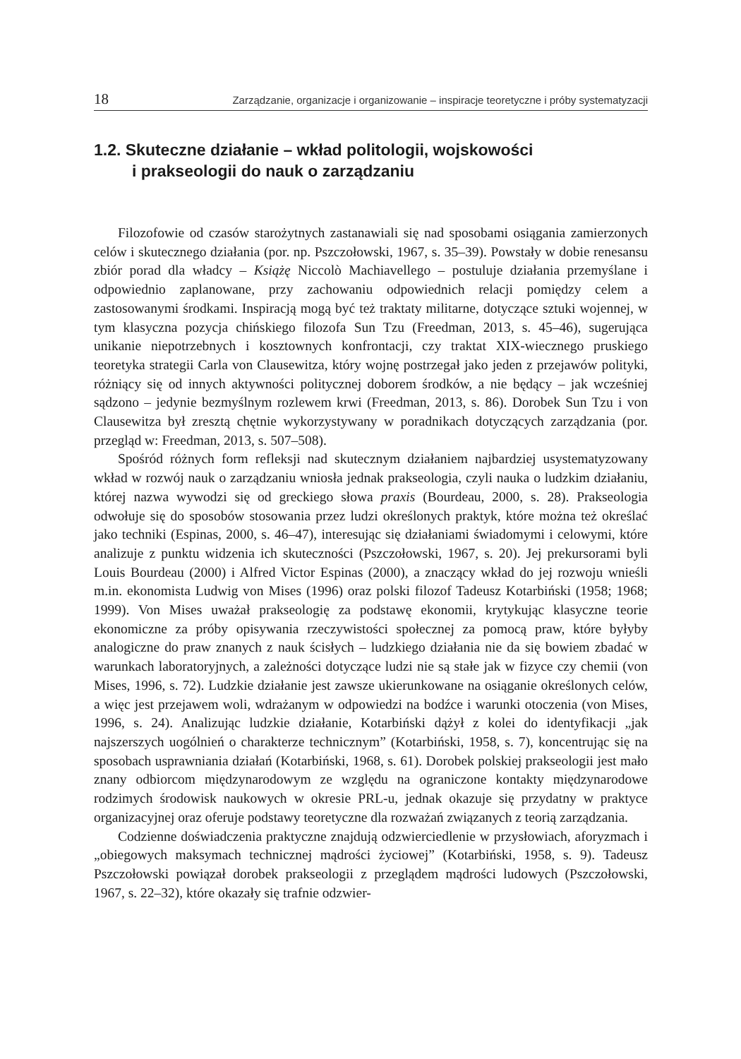18 Zarządzanie, organizacje i organizowanie – inspiracje teoretyczne i próby systematyzacji
1.2. Skuteczne działanie – wkład politologii, wojskowości
i prakseologii do nauk o zarządzaniu
Filozofowie od czasów starożytnych zastanawiali się nad sposobami osiągania zamierzonych celów i skutecznego działania (por. np. Pszczołowski, 1967, s. 35–39). Powstały w dobie renesansu zbiór porad dla władcy – Książę Niccolò Machiavellego – postuluje działania przemyślane i odpowiednio zaplanowane, przy zachowaniu odpowiednich relacji pomiędzy celem a zastosowanymi środkami. Inspiracją mogą być też traktaty militarne, dotyczące sztuki wojennej, w tym klasyczna pozycja chińskiego filozofa Sun Tzu (Freedman, 2013, s. 45–46), sugerująca unikanie niepotrzebnych i kosztownych konfrontacji, czy traktat XIX-wiecznego pruskiego teoretyka strategii Carla von Clausewitza, który wojnę postrzegał jako jeden z przejawów polityki, różniący się od innych aktywności politycznej doborem środków, a nie będący – jak wcześniej sądzono – jedynie bezmyślnym rozlewem krwi (Freedman, 2013, s. 86). Dorobek Sun Tzu i von Clausewitza był zresztą chętnie wykorzystywany w poradnikach dotyczących zarządzania (por. przegląd w: Freedman, 2013, s. 507–508).
Spośród różnych form refleksji nad skutecznym działaniem najbardziej usystematyzowany wkład w rozwój nauk o zarządzaniu wniosła jednak prakseologia, czyli nauka o ludzkim działaniu, której nazwa wywodzi się od greckiego słowa praxis (Bourdeau, 2000, s. 28). Prakseologia odwołuje się do sposobów stosowania przez ludzi określonych praktyk, które można też określać jako techniki (Espinas, 2000, s. 46–47), interesując się działaniami świadomymi i celowymi, które analizuje z punktu widzenia ich skuteczności (Pszczołowski, 1967, s. 20). Jej prekursorami byli Louis Bourdeau (2000) i Alfred Victor Espinas (2000), a znaczący wkład do jej rozwoju wnieśli m.in. ekonomista Ludwig von Mises (1996) oraz polski filozof Tadeusz Kotarbiński (1958; 1968; 1999). Von Mises uważał prakseologię za podstawę ekonomii, krytykując klasyczne teorie ekonomiczne za próby opisywania rzeczywistości społecznej za pomocą praw, które byłyby analogiczne do praw znanych z nauk ścisłych – ludzkiego działania nie da się bowiem zbadać w warunkach laboratoryjnych, a zależności dotyczące ludzi nie są stałe jak w fizyce czy chemii (von Mises, 1996, s. 72). Ludzkie działanie jest zawsze ukierunkowane na osiąganie określonych celów, a więc jest przejawem woli, wdrażanym w odpowiedzi na bodźce i warunki otoczenia (von Mises, 1996, s. 24). Analizując ludzkie działanie, Kotarbiński dążył z kolei do identyfikacji „jak najszerszych uogólnień o charakterze technicznym” (Kotarbiński, 1958, s. 7), koncentrując się na sposobach usprawniania działań (Kotarbiński, 1968, s. 61). Dorobek polskiej prakseologii jest mało znany odbiorcom międzynarodowym ze względu na ograniczone kontakty międzynarodowe rodzimych środowisk naukowych w okresie PRL-u, jednak okazuje się przydatny w praktyce organizacyjnej oraz oferuje podstawy teoretyczne dla rozważań związanych z teorią zarządzania.
Codzienne doświadczenia praktyczne znajdują odzwierciedlenie w przysłowiach, aforyzmach i „obiegowych maksymach technicznej mądrości życiowej” (Kotarbiński, 1958, s. 9). Tadeusz Pszczołowski powiązał dorobek prakseologii z przeglądem mądrości ludowych (Pszczołowski, 1967, s. 22–32), które okazały się trafnie odzwier-